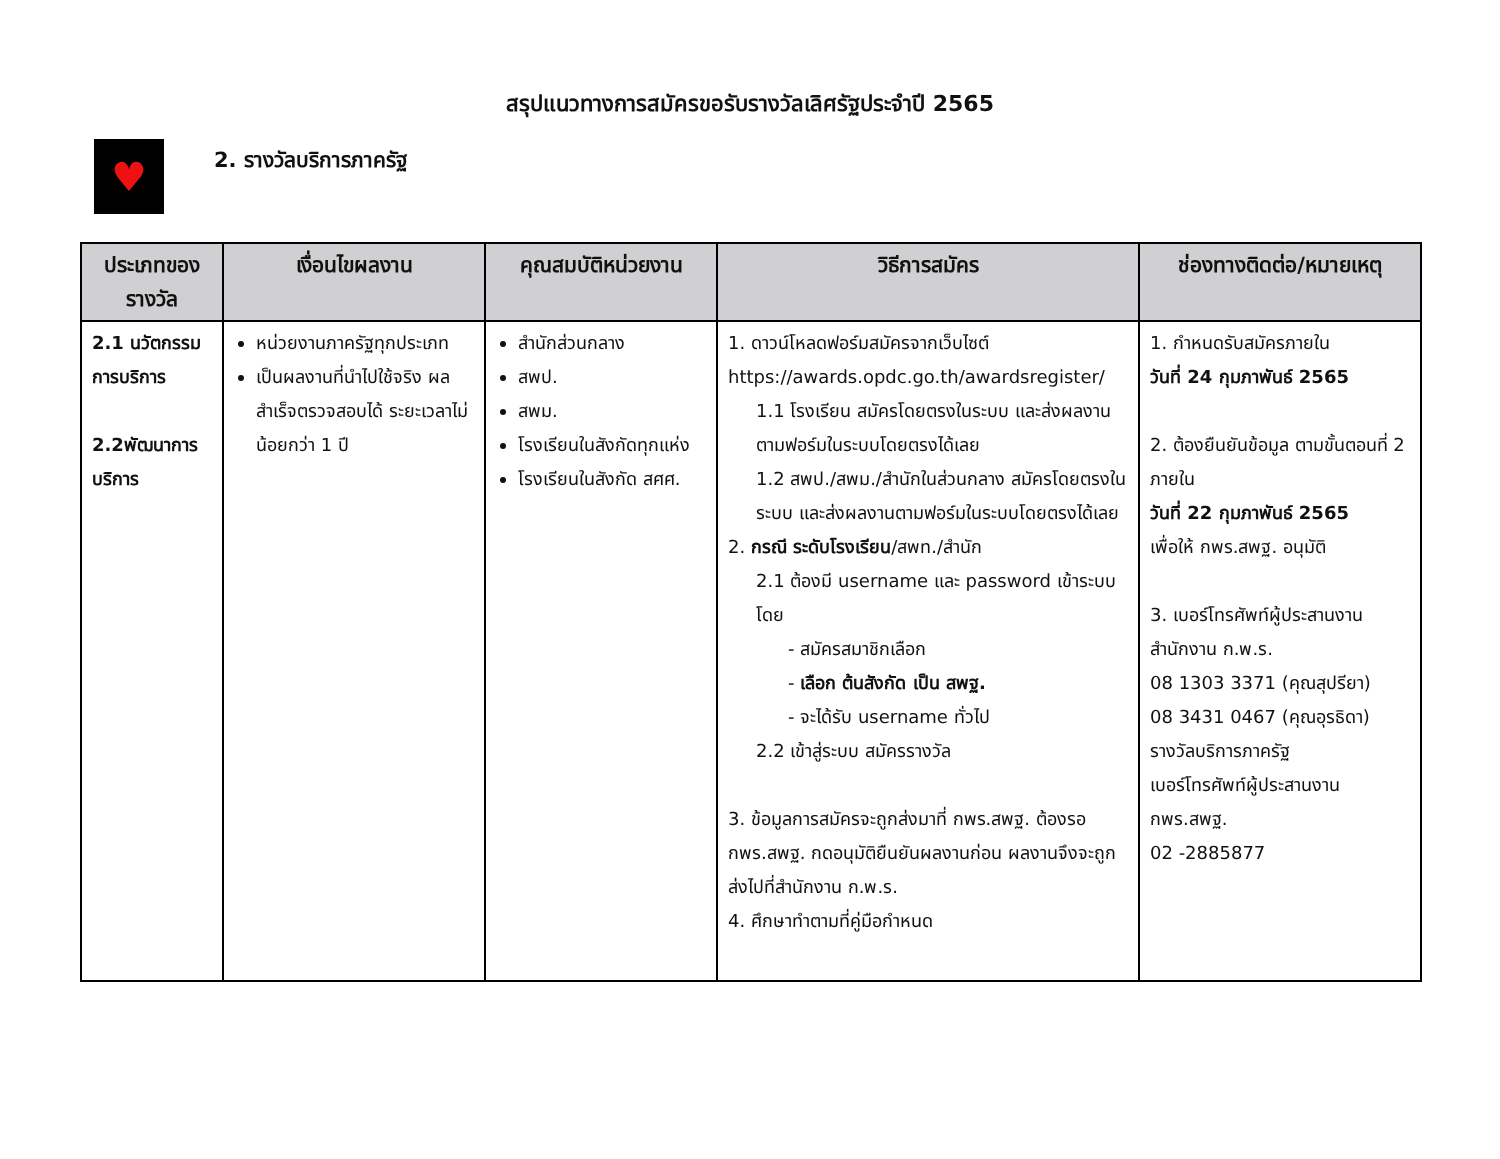สรุปแนวทางการสมัครขอรับรางวัลเลิศรัฐประจำปี 2565
♥
2. รางวัลบริการภาครัฐ
| ประเภทของรางวัล | เงื่อนไขผลงาน | คุณสมบัติหน่วยงาน | วิธีการสมัคร | ช่องทางติดต่อ/หมายเหตุ |
| --- | --- | --- | --- | --- |
| 2.1 นวัตกรรมการบริการ 2.2พัฒนาการบริการ | หน่วยงานภาครัฐทุกประเภท เป็นผลงานที่นำไปใช้จริง ผลสำเร็จตรวจสอบได้ ระยะเวลาไม่น้อยกว่า 1 ปี | สำนักส่วนกลาง สพป. สพม. โรงเรียนในสังกัดทุกแห่ง โรงเรียนในสังกัด สศศ. | 1. ดาวน์โหลดฟอร์มสมัครจากเว็บไซต์ https://awards.opdc.go.th/awardsregister/ 1.1 โรงเรียน สมัครโดยตรงในระบบ และส่งผลงานตามฟอร์มในระบบโดยตรงได้เลย 1.2 สพป./สพม./สำนักในส่วนกลาง สมัครโดยตรงในระบบ และส่งผลงานตามฟอร์มในระบบโดยตรงได้เลย 2. กรณี ระดับโรงเรียน /สพท./สำนัก 2.1 ต้องมี username และ password เข้าระบบโดย - สมัครสมาชิกเลือก - เลือก ต้นสังกัด เป็น สพฐ. - จะได้รับ username ทั่วไป 2.2 เข้าสู่ระบบ สมัครรางวัล 3. ข้อมูลการสมัครจะถูกส่งมาที่ กพร.สพฐ. ต้องรอ กพร.สพฐ. กดอนุมัติยืนยันผลงานก่อน ผลงานจึงจะถูกส่งไปที่สำนักงาน ก.พ.ร. 4. ศึกษาทำตามที่คู่มือกำหนด | 1. กำหนดรับสมัครภายใน วันที่ 24 กุมภาพันธ์ 2565 2. ต้องยืนยันข้อมูล ตามขั้นตอนที่ 2 ภายใน วันที่ 22 กุมภาพันธ์ 2565 เพื่อให้ กพร.สพฐ. อนุมัติ 3. เบอร์โทรศัพท์ผู้ประสานงาน สำนักงาน ก.พ.ร. 08 1303 3371 (คุณสุปรียา) 08 3431 0467 (คุณอุรธิดา) รางวัลบริการภาครัฐ เบอร์โทรศัพท์ผู้ประสานงาน กพร.สพฐ. 02 -2885877 |